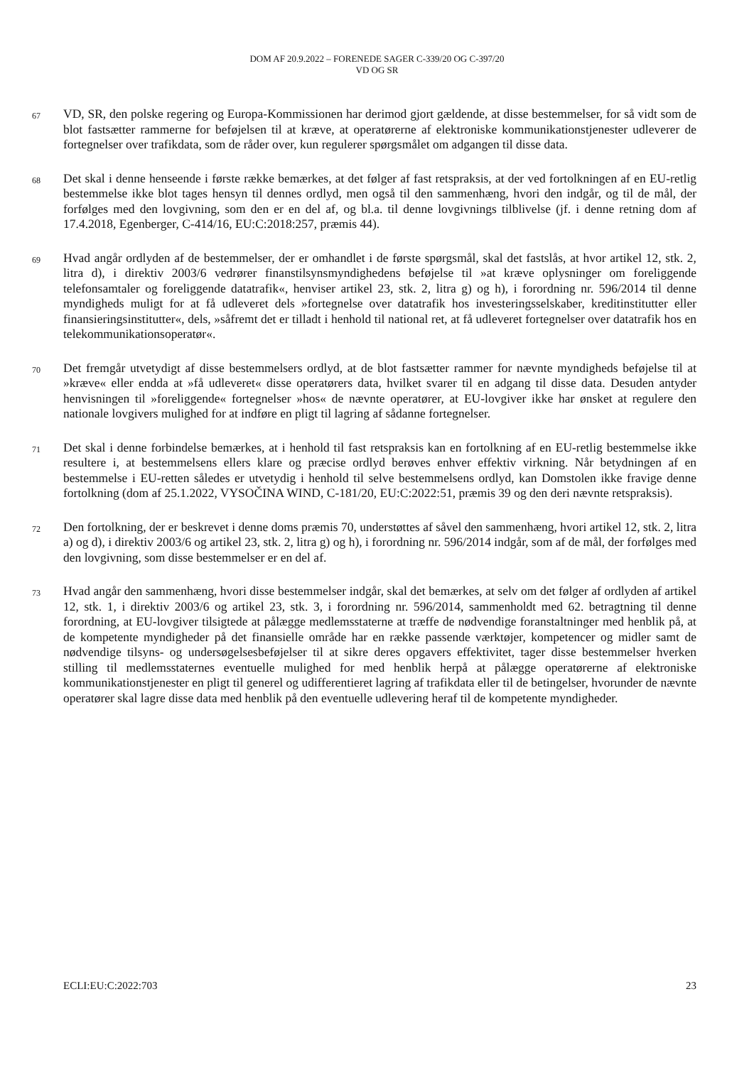DOM AF 20.9.2022 – FORENEDE SAGER C-339/20 OG C-397/20
VD OG SR
67
VD, SR, den polske regering og Europa-Kommissionen har derimod gjort gældende, at disse bestemmelser, for så vidt som de blot fastsætter rammerne for beføjelsen til at kræve, at operatørerne af elektroniske kommunikationstjenester udleverer de fortegnelser over trafikdata, som de råder over, kun regulerer spørgsmålet om adgangen til disse data.
68
Det skal i denne henseende i første række bemærkes, at det følger af fast retspraksis, at der ved fortolkningen af en EU-retlig bestemmelse ikke blot tages hensyn til dennes ordlyd, men også til den sammenhæng, hvori den indgår, og til de mål, der forfølges med den lovgivning, som den er en del af, og bl.a. til denne lovgivnings tilblivelse (jf. i denne retning dom af 17.4.2018, Egenberger, C-414/16, EU:C:2018:257, præmis 44).
69
Hvad angår ordlyden af de bestemmelser, der er omhandlet i de første spørgsmål, skal det fastslås, at hvor artikel 12, stk. 2, litra d), i direktiv 2003/6 vedrører finanstilsynsmyndighedens beføjelse til »at kræve oplysninger om foreliggende telefonsamtaler og foreliggende datatrafik«, henviser artikel 23, stk. 2, litra g) og h), i forordning nr. 596/2014 til denne myndigheds muligt for at få udleveret dels »fortegnelse over datatrafik hos investeringsselskaber, kreditinstitutter eller finansieringsinstitutter«, dels, »såfremt det er tilladt i henhold til national ret, at få udleveret fortegnelser over datatrafik hos en telekommunikationsoperatør«.
70
Det fremgår utvetydigt af disse bestemmelsers ordlyd, at de blot fastsætter rammer for nævnte myndigheds beføjelse til at »kræve« eller endda at »få udleveret« disse operatørers data, hvilket svarer til en adgang til disse data. Desuden antyder henvisningen til »foreliggende« fortegnelser »hos« de nævnte operatører, at EU-lovgiver ikke har ønsket at regulere den nationale lovgivers mulighed for at indføre en pligt til lagring af sådanne fortegnelser.
71
Det skal i denne forbindelse bemærkes, at i henhold til fast retspraksis kan en fortolkning af en EU-retlig bestemmelse ikke resultere i, at bestemmelsens ellers klare og præcise ordlyd berøves enhver effektiv virkning. Når betydningen af en bestemmelse i EU-retten således er utvetydig i henhold til selve bestemmelsens ordlyd, kan Domstolen ikke fravige denne fortolkning (dom af 25.1.2022, VYSOČINA WIND, C-181/20, EU:C:2022:51, præmis 39 og den deri nævnte retspraksis).
72
Den fortolkning, der er beskrevet i denne doms præmis 70, understøttes af såvel den sammenhæng, hvori artikel 12, stk. 2, litra a) og d), i direktiv 2003/6 og artikel 23, stk. 2, litra g) og h), i forordning nr. 596/2014 indgår, som af de mål, der forfølges med den lovgivning, som disse bestemmelser er en del af.
73
Hvad angår den sammenhæng, hvori disse bestemmelser indgår, skal det bemærkes, at selv om det følger af ordlyden af artikel 12, stk. 1, i direktiv 2003/6 og artikel 23, stk. 3, i forordning nr. 596/2014, sammenholdt med 62. betragtning til denne forordning, at EU-lovgiver tilsigtede at pålægge medlemsstaterne at træffe de nødvendige foranstaltninger med henblik på, at de kompetente myndigheder på det finansielle område har en række passende værktøjer, kompetencer og midler samt de nødvendige tilsyns- og undersøgelsesbeføjelser til at sikre deres opgavers effektivitet, tager disse bestemmelser hverken stilling til medlemsstaternes eventuelle mulighed for med henblik herpå at pålægge operatørerne af elektroniske kommunikationstjenester en pligt til generel og udifferentieret lagring af trafikdata eller til de betingelser, hvorunder de nævnte operatører skal lagre disse data med henblik på den eventuelle udlevering heraf til de kompetente myndigheder.
ECLI:EU:C:2022:703 23